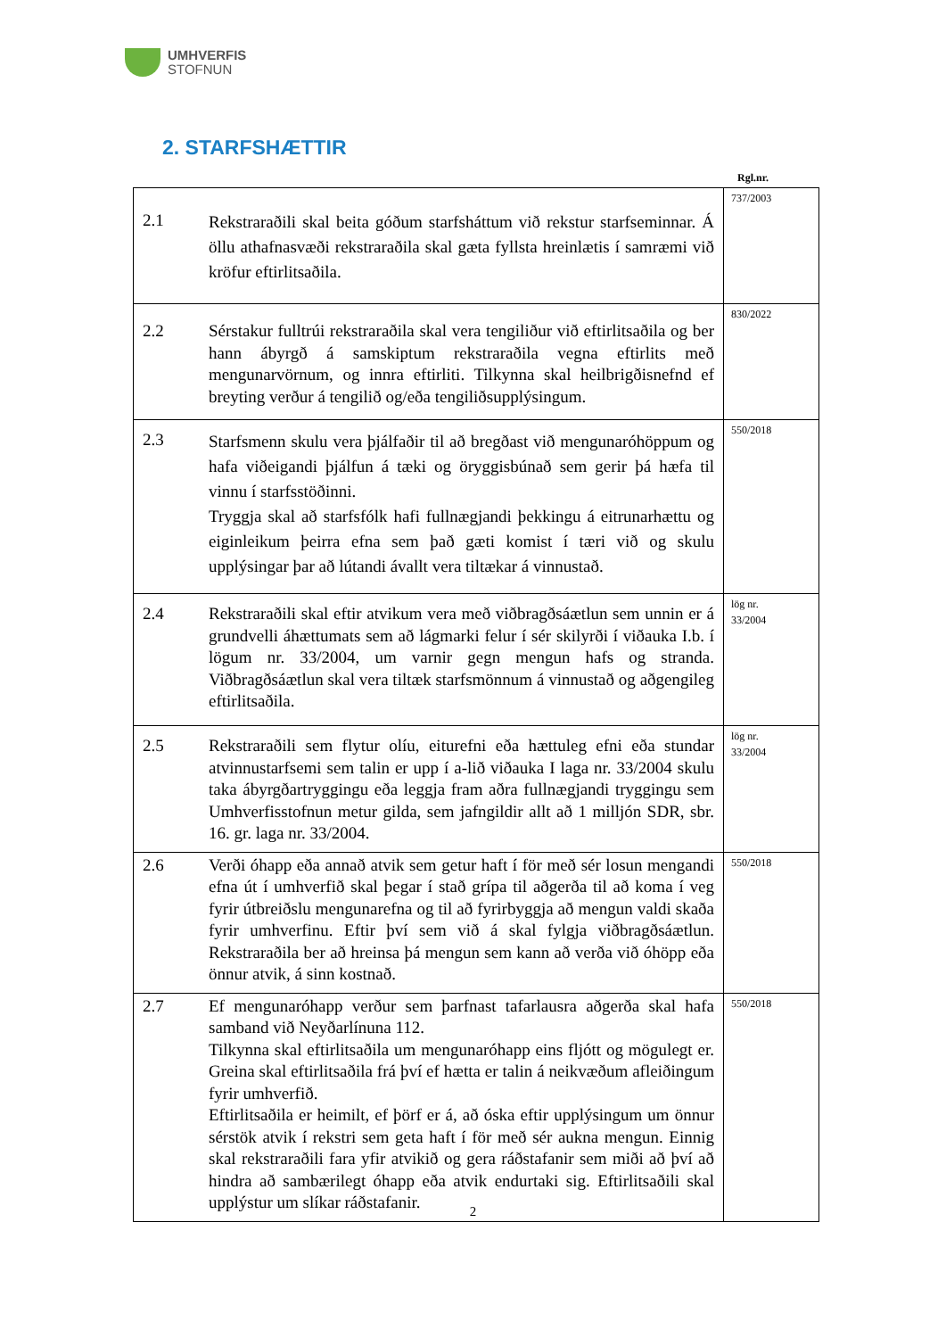UMHVERFIS
STOFNUN
2. STARFSHÆTTIR
Rgl.nr.
| 2.1 | Rekstraraðili skal beita góðum starfsháttum við rekstur starfseminnar. Á öllu athafnasvæði rekstraraðila skal gæta fyllsta hreinlætis í samræmi við kröfur eftirlitsaðila. | 737/2003 |
| 2.2 | Sérstakur fulltrúi rekstraraðila skal vera tengiliður við eftirlitsaðila og ber hann ábyrgð á samskiptum rekstraraðila vegna eftirlits með mengunarvörnum, og innra eftirliti. Tilkynna skal heilbrigðisnefnd ef breyting verður á tengilið og/eða tengiliðsupplýsingum. | 830/2022 |
| 2.3 | Starfsmenn skulu vera þjálfaðir til að bregðast við mengunaróhöppum og hafa viðeigandi þjálfun á tæki og öryggisbúnað sem gerir þá hæfa til vinnu í starfsstöðinni. Tryggja skal að starfsfólk hafi fullnægjandi þekkingu á eitrunarhættu og eiginleikum þeirra efna sem það gæti komist í tæri við og skulu upplýsingar þar að lútandi ávallt vera tiltækar á vinnustað. | 550/2018 |
| 2.4 | Rekstraraðili skal eftir atvikum vera með viðbragðsáætlun sem unnin er á grundvelli áhættumats sem að lágmarki felur í sér skilyrði í viðauka I.b. í lögum nr. 33/2004, um varnir gegn mengun hafs og stranda. Viðbragðsáætlun skal vera tiltæk starfsmönnum á vinnustað og aðgengileg eftirlitsaðila. | lög nr. 33/2004 |
| 2.5 | Rekstraraðili sem flytur olíu, eiturefni eða hættuleg efni eða stundar atvinnustarfsemi sem talin er upp í a-lið viðauka I laga nr. 33/2004 skulu taka ábyrgðartryggingu eða leggja fram aðra fullnægjandi tryggingu sem Umhverfisstofnun metur gilda, sem jafngildir allt að 1 milljón SDR, sbr. 16. gr. laga nr. 33/2004. | lög nr. 33/2004 |
| 2.6 | Verði óhapp eða annað atvik sem getur haft í för með sér losun mengandi efna út í umhverfið skal þegar í stað grípa til aðgerða til að koma í veg fyrir útbreiðslu mengunarefna og til að fyrirbyggja að mengun valdi skaða fyrir umhverfinu. Eftir því sem við á skal fylgja viðbragðsáætlun. Rekstraraðila ber að hreinsa þá mengun sem kann að verða við óhöpp eða önnur atvik, á sinn kostnað. | 550/2018 |
| 2.7 | Ef mengunaróhapp verður sem þarfnast tafarlausra aðgerða skal hafa samband við Neyðarlínuna 112. Tilkynna skal eftirlitsaðila um mengunaróhapp eins fljótt og mögulegt er. Greina skal eftirlitsaðila frá því ef hætta er talin á neikvæðum afleiðingum fyrir umhverfið. Eftirlitsaðila er heimilt, ef þörf er á, að óska eftir upplýsingum um önnur sérstök atvik í rekstri sem geta haft í för með sér aukna mengun. Einnig skal rekstraraðili fara yfir atvikið og gera ráðstafanir sem miði að því að hindra að sambærilegt óhapp eða atvik endurtaki sig. Eftirlitsaðili skal upplýstur um slíkar ráðstafanir. | 550/2018 |
2